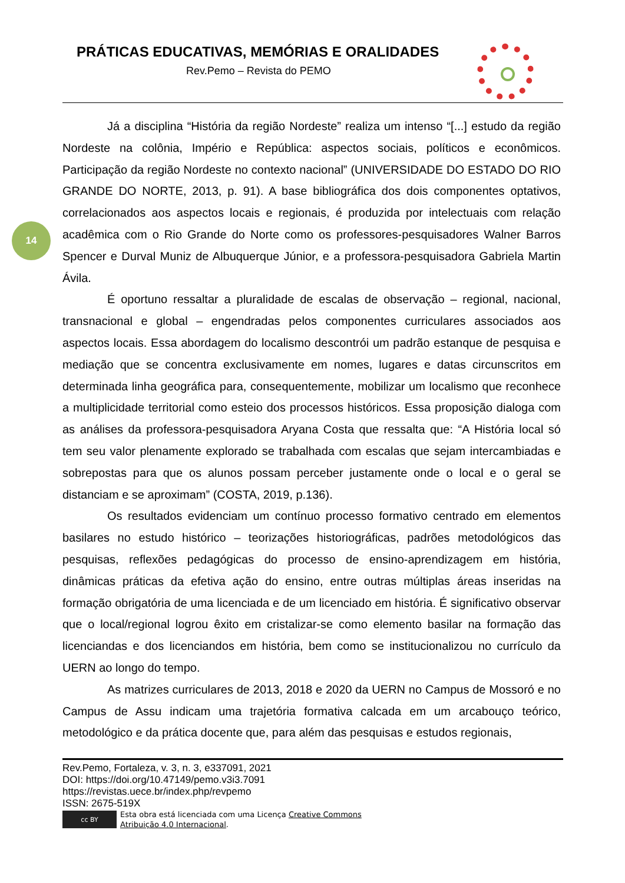PRÁTICAS EDUCATIVAS, MEMÓRIAS E ORALIDADES
Rev.Pemo – Revista do PEMO
14
Já a disciplina “História da região Nordeste” realiza um intenso “[...] estudo da região Nordeste na colônia, Império e República: aspectos sociais, políticos e econômicos. Participação da região Nordeste no contexto nacional” (UNIVERSIDADE DO ESTADO DO RIO GRANDE DO NORTE, 2013, p. 91). A base bibliográfica dos dois componentes optativos, correlacionados aos aspectos locais e regionais, é produzida por intelectuais com relação acadêmica com o Rio Grande do Norte como os professores-pesquisadores Walner Barros Spencer e Durval Muniz de Albuquerque Júnior, e a professora-pesquisadora Gabriela Martin Ávila.
É oportuno ressaltar a pluralidade de escalas de observação – regional, nacional, transnacional e global – engendradas pelos componentes curriculares associados aos aspectos locais. Essa abordagem do localismo descontrói um padrão estanque de pesquisa e mediação que se concentra exclusivamente em nomes, lugares e datas circunscritos em determinada linha geográfica para, consequentemente, mobilizar um localismo que reconhece a multiplicidade territorial como esteio dos processos históricos. Essa proposição dialoga com as análises da professora-pesquisadora Aryana Costa que ressalta que: “A História local só tem seu valor plenamente explorado se trabalhada com escalas que sejam intercambiadas e sobrepostas para que os alunos possam perceber justamente onde o local e o geral se distanciam e se aproximam” (COSTA, 2019, p.136).
Os resultados evidenciam um contínuo processo formativo centrado em elementos basilares no estudo histórico – teorizações historiográficas, padrões metodológicos das pesquisas, reflexões pedagógicas do processo de ensino-aprendizagem em história, dinâmicas práticas da efetiva ação do ensino, entre outras múltiplas áreas inseridas na formação obrigatória de uma licenciada e de um licenciado em história. É significativo observar que o local/regional logrou êxito em cristalizar-se como elemento basilar na formação das licenciandas e dos licenciandos em história, bem como se institucionalizou no currículo da UERN ao longo do tempo.
As matrizes curriculares de 2013, 2018 e 2020 da UERN no Campus de Mossoró e no Campus de Assu indicam uma trajetória formativa calcada em um arcabouço teórico, metodológico e da prática docente que, para além das pesquisas e estudos regionais,
Rev.Pemo, Fortaleza, v. 3, n. 3, e337091, 2021
DOI: https://doi.org/10.47149/pemo.v3i3.7091
https://revistas.uece.br/index.php/revpemo
ISSN: 2675-519X
cc BY
Esta obra está licenciada com uma Licença Creative Commons
Atribuição 4.0 Internacional.